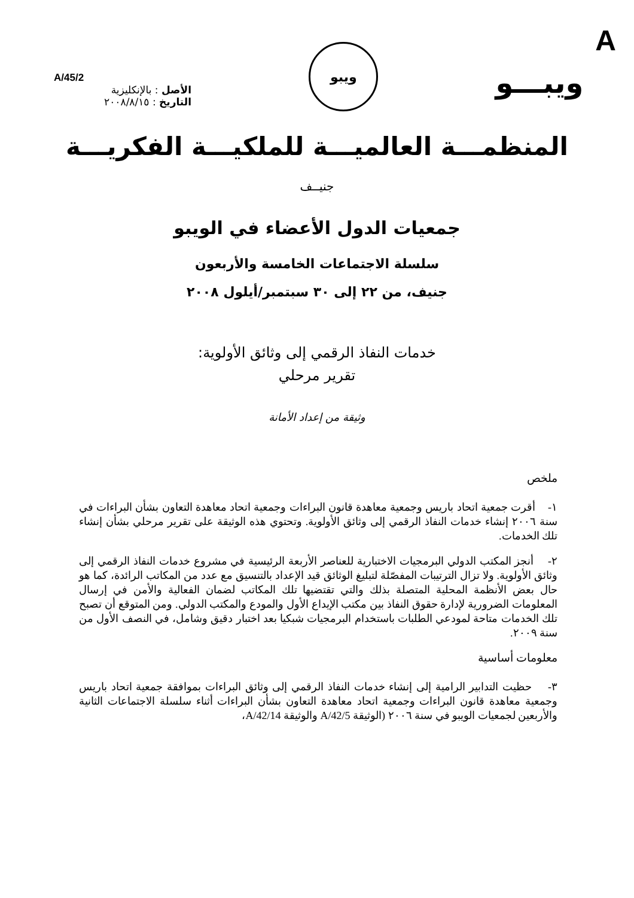A/45/2
الأصل : بالإنكليزية
التاريخ : ٢٠٠٨/٨/١٥
ويبو
ويبـــو
A
المنظمـــة العالميـــة للملكيـــة الفكريـــة
جنيــف
جمعيات الدول الأعضاء في الويبو
سلسلة الاجتماعات الخامسة والأربعون
جنيف، من ٢٢ إلى ٣٠ سبتمبر/أيلول ٢٠٠٨
خدمات النفاذ الرقمي إلى وثائق الأولوية:
تقرير مرحلي
وثيقة من إعداد الأمانة
ملخص
١- أقرت جمعية اتحاد باريس وجمعية معاهدة قانون البراءات وجمعية اتحاد معاهدة التعاون بشأن البراءات في سنة ٢٠٠٦ إنشاء خدمات النفاذ الرقمي إلى وثائق الأولوية. وتحتوي هذه الوثيقة على تقرير مرحلي بشأن إنشاء تلك الخدمات.
٢- أنجز المكتب الدولي البرمجيات الاختبارية للعناصر الأربعة الرئيسية في مشروع خدمات النفاذ الرقمي إلى وثائق الأولوية. ولا تزال الترتيبات المفصّلة لتبليغ الوثائق قيد الإعداد بالتنسيق مع عدد من المكاتب الرائدة، كما هو حال بعض الأنظمة المحلية المتصلة بذلك والتي تقتضيها تلك المكاتب لضمان الفعالية والأمن في إرسال المعلومات الضرورية لإدارة حقوق النفاذ بين مكتب الإيداع الأول والمودع والمكتب الدولي. ومن المتوقع أن تصبح تلك الخدمات متاحة لمودعي الطلبات باستخدام البرمجيات شبكيا بعد اختبار دقيق وشامل، في النصف الأول من سنة ٢٠٠٩.
معلومات أساسية
٣- حظيت التدابير الرامية إلى إنشاء خدمات النفاذ الرقمي إلى وثائق البراءات بموافقة جمعية اتحاد باريس وجمعية معاهدة قانون البراءات وجمعية اتحاد معاهدة التعاون بشأن البراءات أثناء سلسلة الاجتماعات الثانية والأربعين لجمعيات الويبو في سنة ٢٠٠٦ (الوثيقة A/42/5 والوثيقة A/42/14،